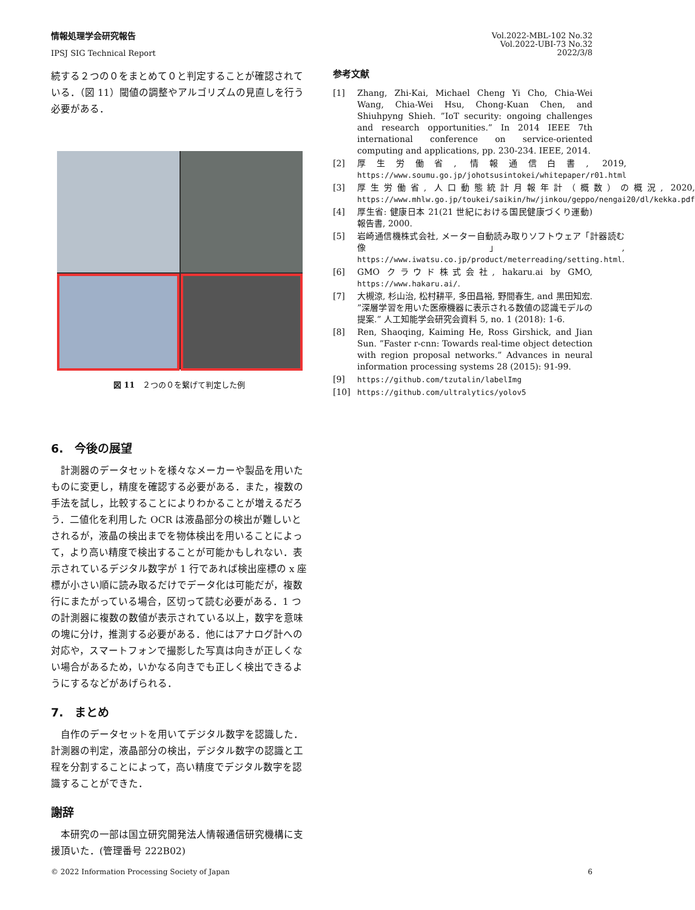情報処理学会研究報告
IPSJ SIG Technical Report
Vol.2022-MBL-102 No.32
Vol.2022-UBI-73 No.32
2022/3/8
続する２つの０をまとめて０と判定することが確認されている．（図 11）閾値の調整やアルゴリズムの見直しを行う必要がある．
図 11　２つの０を繋げて判定した例
6.　今後の展望
計測器のデータセットを様々なメーカーや製品を用いたものに変更し，精度を確認する必要がある．また，複数の手法を試し，比較することによりわかることが増えるだろう．二値化を利用した OCR は液晶部分の検出が難しいとされるが，液晶の検出までを物体検出を用いることによって，より高い精度で検出することが可能かもしれない．表示されているデジタル数字が 1 行であれば検出座標の x 座標が小さい順に読み取るだけでデータ化は可能だが，複数行にまたがっている場合，区切って読む必要がある．1 つの計測器に複数の数値が表示されている以上，数字を意味の塊に分け，推測する必要がある．他にはアナログ計への対応や，スマートフォンで撮影した写真は向きが正しくない場合があるため，いかなる向きでも正しく検出できるようにするなどがあげられる．
7.　まとめ
自作のデータセットを用いてデジタル数字を認識した．計測器の判定，液晶部分の検出，デジタル数字の認識と工程を分割することによって，高い精度でデジタル数字を認識することができた．
謝辞
本研究の一部は国立研究開発法人情報通信研究機構に支援頂いた．(管理番号 222B02)
参考文献
[1] Zhang, Zhi-Kai, Michael Cheng Yi Cho, Chia-Wei Wang, Chia-Wei Hsu, Chong-Kuan Chen, and Shiuhpyng Shieh. ”IoT security: ongoing challenges and research opportunities.” In 2014 IEEE 7th international conference on service-oriented computing and applications, pp. 230-234. IEEE, 2014.
[2] 厚生労働省, 情報通信白書, 2019, https://www.soumu.go.jp/johotsusintokei/whitepaper/r01.html
[3] 厚生労働省, 人口動態統計月報年計（概数）の概況, 2020, https://www.mhlw.go.jp/toukei/saikin/hw/jinkou/geppo/nengai20/dl/kekka.pdf
[4] 厚生省: 健康日本 21(21 世紀における国民健康づくり運動) 報告書, 2000.
[5] 岩崎通信機株式会社, メーター自動読み取りソフトウェア「計器読む像」, https://www.iwatsu.co.jp/product/meterreading/setting.html.
[6] GMO クラウド株式会社, hakaru.ai by GMO, https://www.hakaru.ai/.
[7] 大槻涼, 杉山治, 松村耕平, 多田昌裕, 野間春生, and 黒田知宏. ”深層学習を用いた医療機器に表示される数値の認識モデルの提案.” 人工知能学会研究会資料 5, no. 1 (2018): 1-6.
[8] Ren, Shaoqing, Kaiming He, Ross Girshick, and Jian Sun. ”Faster r-cnn: Towards real-time object detection with region proposal networks.” Advances in neural information processing systems 28 (2015): 91-99.
[9] https://github.com/tzutalin/labelImg
[10] https://github.com/ultralytics/yolov5
© 2022 Information Processing Society of Japan 6